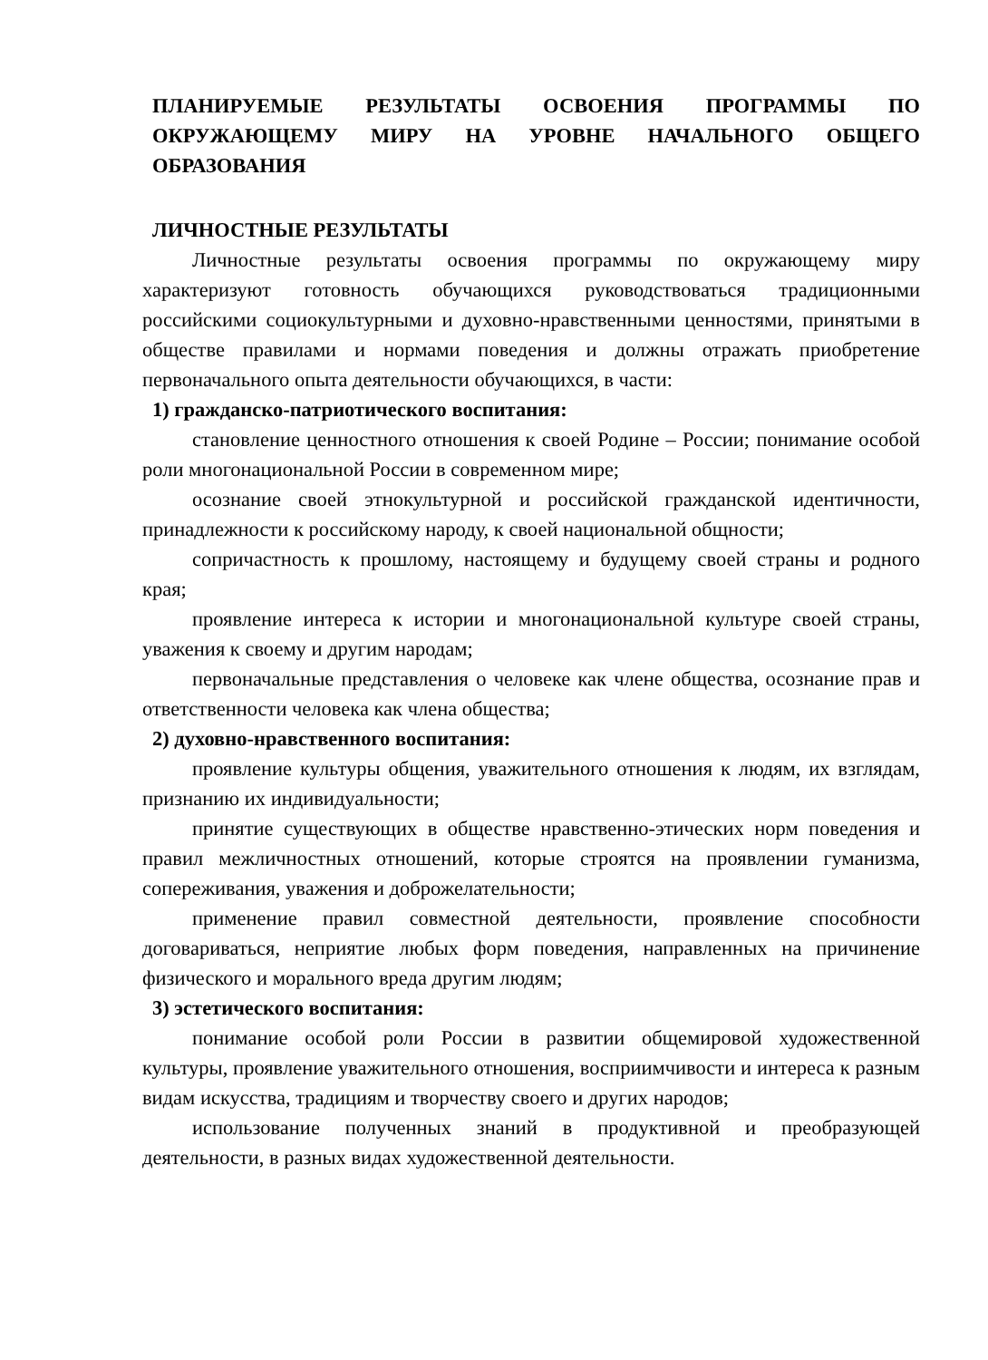ПЛАНИРУЕМЫЕ РЕЗУЛЬТАТЫ ОСВОЕНИЯ ПРОГРАММЫ ПО ОКРУЖАЮЩЕМУ МИРУ НА УРОВНЕ НАЧАЛЬНОГО ОБЩЕГО ОБРАЗОВАНИЯ
ЛИЧНОСТНЫЕ РЕЗУЛЬТАТЫ
Личностные результаты освоения программы по окружающему миру характеризуют готовность обучающихся руководствоваться традиционными российскими социокультурными и духовно-нравственными ценностями, принятыми в обществе правилами и нормами поведения и должны отражать приобретение первоначального опыта деятельности обучающихся, в части:
1) гражданско-патриотического воспитания:
становление ценностного отношения к своей Родине – России; понимание особой роли многонациональной России в современном мире;
осознание своей этнокультурной и российской гражданской идентичности, принадлежности к российскому народу, к своей национальной общности;
сопричастность к прошлому, настоящему и будущему своей страны и родного края;
проявление интереса к истории и многонациональной культуре своей страны, уважения к своему и другим народам;
первоначальные представления о человеке как члене общества, осознание прав и ответственности человека как члена общества;
2) духовно-нравственного воспитания:
проявление культуры общения, уважительного отношения к людям, их взглядам, признанию их индивидуальности;
принятие существующих в обществе нравственно-этических норм поведения и правил межличностных отношений, которые строятся на проявлении гуманизма, сопереживания, уважения и доброжелательности;
применение правил совместной деятельности, проявление способности договариваться, неприятие любых форм поведения, направленных на причинение физического и морального вреда другим людям;
3) эстетического воспитания:
понимание особой роли России в развитии общемировой художественной культуры, проявление уважительного отношения, восприимчивости и интереса к разным видам искусства, традициям и творчеству своего и других народов;
использование полученных знаний в продуктивной и преобразующей деятельности, в разных видах художественной деятельности.